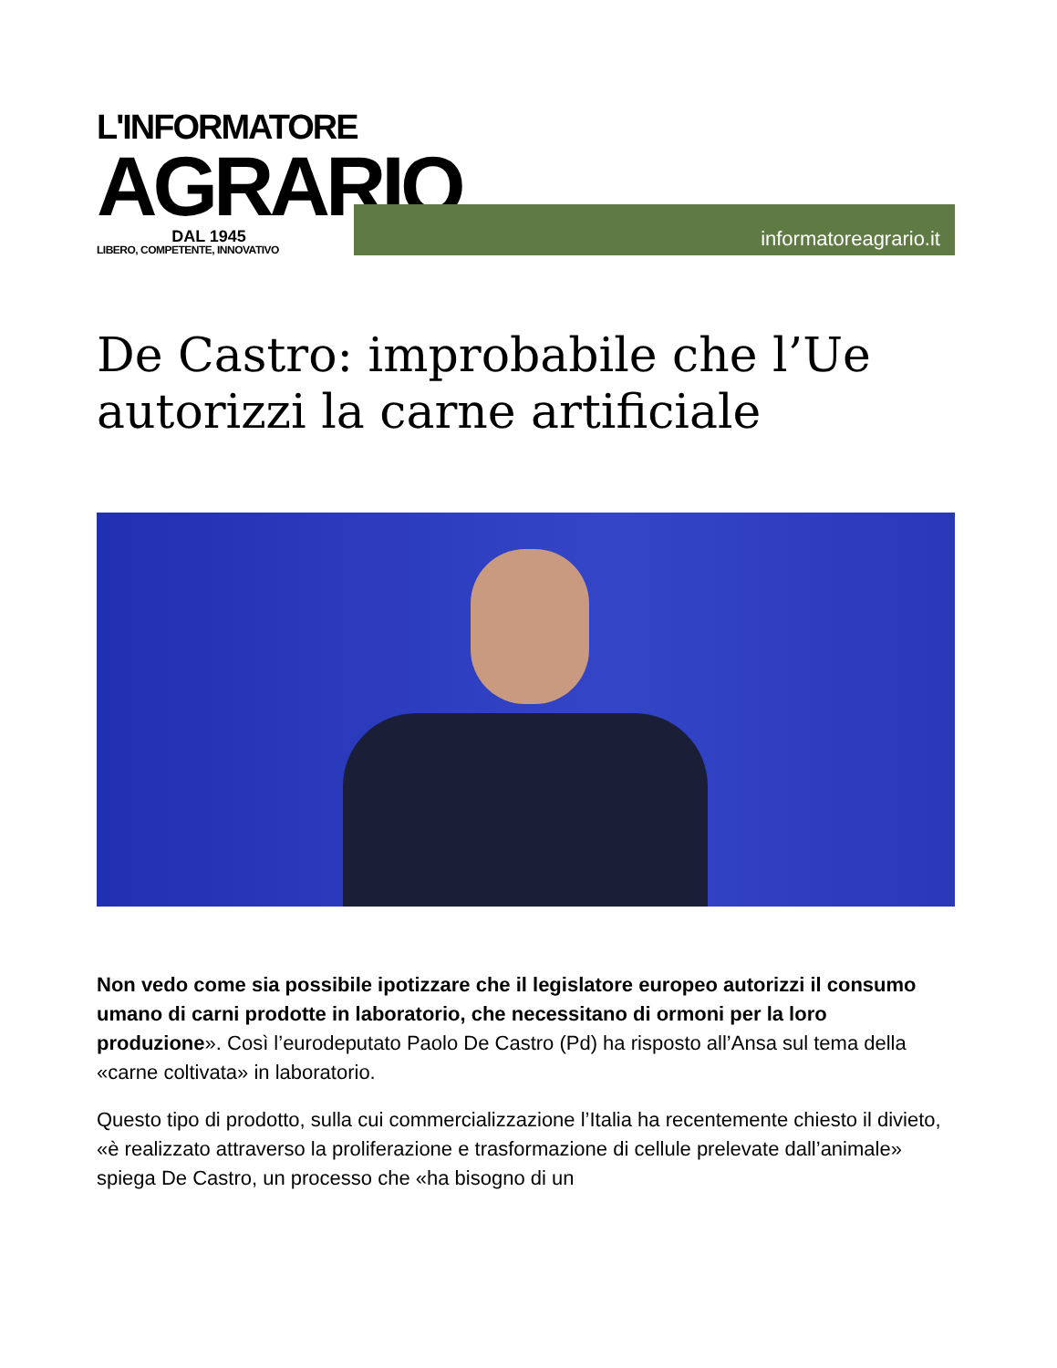L'INFORMATORE
AGRARIO
DAL 1945
LIBERO, COMPETENTE, INNOVATIVO
informatoreagrario.it
De Castro: improbabile che l’Ue autorizzi la carne artificiale
Non vedo come sia possibile ipotizzare che il legislatore europeo autorizzi il consumo umano di carni prodotte in laboratorio, che necessitano di ormoni per la loro produzione». Così l’eurodeputato Paolo De Castro (Pd) ha risposto all’Ansa sul tema della «carne coltivata» in laboratorio.
Questo tipo di prodotto, sulla cui commercializzazione l’Italia ha recentemente chiesto il divieto, «è realizzato attraverso la proliferazione e trasformazione di cellule prelevate dall’animale» spiega De Castro, un processo che «ha bisogno di un